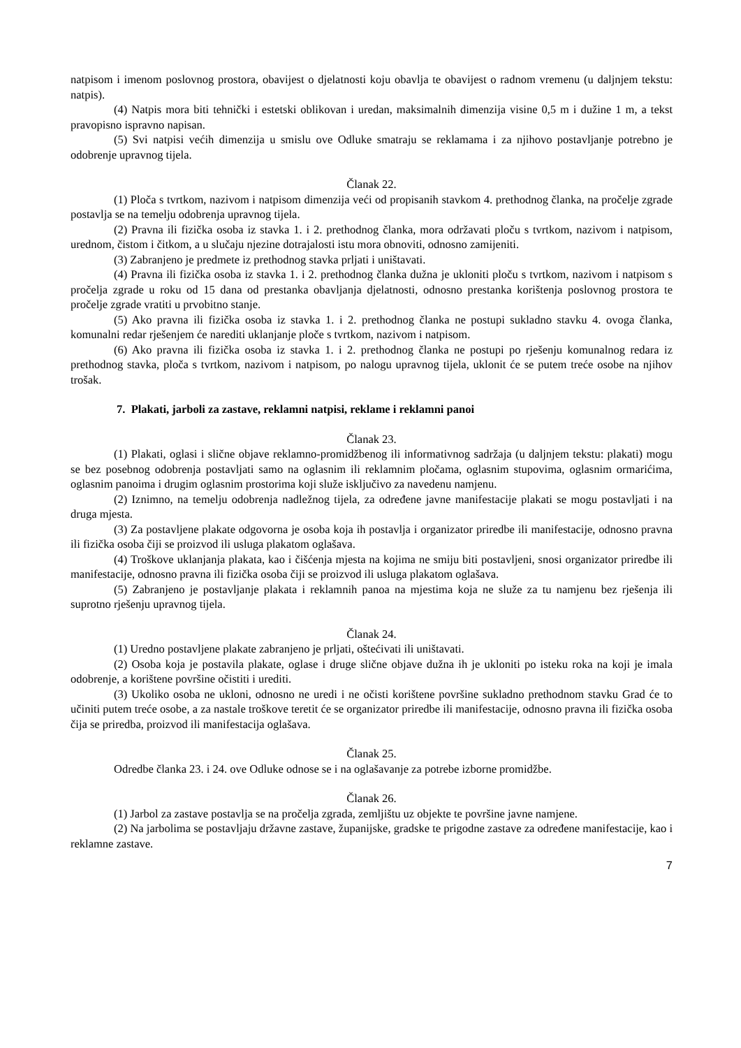natpisom i imenom poslovnog prostora, obavijest o djelatnosti koju obavlja te obavijest o radnom vremenu (u daljnjem tekstu: natpis).
(4) Natpis mora biti tehnički i estetski oblikovan i uredan, maksimalnih dimenzija visine 0,5 m i dužine 1 m, a tekst pravopisno ispravno napisan.
(5) Svi natpisi većih dimenzija u smislu ove Odluke smatraju se reklamama i za njihovo postavljanje potrebno je odobrenje upravnog tijela.
Članak 22.
(1) Ploča s tvrtkom, nazivom i natpisom dimenzija veći od propisanih stavkom 4. prethodnog članka, na pročelje zgrade postavlja se na temelju odobrenja upravnog tijela.
(2) Pravna ili fizička osoba iz stavka 1. i 2. prethodnog članka, mora održavati ploču s tvrtkom, nazivom i natpisom, urednom, čistom i čitkom, a u slučaju njezine dotrajalosti istu mora obnoviti, odnosno zamijeniti.
(3) Zabranjeno je predmete iz prethodnog stavka prljati i uništavati.
(4) Pravna ili fizička osoba iz stavka 1. i 2. prethodnog članka dužna je ukloniti ploču s tvrtkom, nazivom i natpisom s pročelja zgrade u roku od 15 dana od prestanka obavljanja djelatnosti, odnosno prestanka korištenja poslovnog prostora te pročelje zgrade vratiti u prvobitno stanje.
(5) Ako pravna ili fizička osoba iz stavka 1. i 2. prethodnog članka ne postupi sukladno stavku 4. ovoga članka, komunalni redar rješenjem će narediti uklanjanje ploče s tvrtkom, nazivom i natpisom.
(6) Ako pravna ili fizička osoba iz stavka 1. i 2. prethodnog članka ne postupi po rješenju komunalnog redara iz prethodnog stavka, ploča s tvrtkom, nazivom i natpisom, po nalogu upravnog tijela, uklonit će se putem treće osobe na njihov trošak.
7. Plakati, jarboli za zastave, reklamni natpisi, reklame i reklamni panoi
Članak 23.
(1) Plakati, oglasi i slične objave reklamno-promidžbenog ili informativnog sadržaja (u daljnjem tekstu: plakati) mogu se bez posebnog odobrenja postavljati samo na oglasnim ili reklamnim pločama, oglasnim stupovima, oglasnim ormarićima, oglasnim panoima i drugim oglasnim prostorima koji služe isključivo za navedenu namjenu.
(2) Iznimno, na temelju odobrenja nadležnog tijela, za određene javne manifestacije plakati se mogu postavljati i na druga mjesta.
(3) Za postavljene plakate odgovorna je osoba koja ih postavlja i organizator priredbe ili manifestacije, odnosno pravna ili fizička osoba čiji se proizvod ili usluga plakatom oglašava.
(4) Troškove uklanjanja plakata, kao i čišćenja mjesta na kojima ne smiju biti postavljeni, snosi organizator priredbe ili manifestacije, odnosno pravna ili fizička osoba čiji se proizvod ili usluga plakatom oglašava.
(5) Zabranjeno je postavljanje plakata i reklamnih panoa na mjestima koja ne služe za tu namjenu bez rješenja ili suprotno rješenju upravnog tijela.
Članak 24.
(1) Uredno postavljene plakate zabranjeno je prljati, oštećivati ili uništavati.
(2) Osoba koja je postavila plakate, oglase i druge slične objave dužna ih je ukloniti po isteku roka na koji je imala odobrenje, a korištene površine očistiti i urediti.
(3) Ukoliko osoba ne ukloni, odnosno ne uredi i ne očisti korištene površine sukladno prethodnom stavku Grad će to učiniti putem treće osobe, a za nastale troškove teretit će se organizator priredbe ili manifestacije, odnosno pravna ili fizička osoba čija se priredba, proizvod ili manifestacija oglašava.
Članak 25.
Odredbe članka 23. i 24. ove Odluke odnose se i na oglašavanje za potrebe izborne promidžbe.
Članak 26.
(1) Jarbol za zastave postavlja se na pročelja zgrada, zemljištu uz objekte te površine javne namjene.
(2) Na jarbolima se postavljaju državne zastave, županijske, gradske te prigodne zastave za određene manifestacije, kao i reklamne zastave.
7